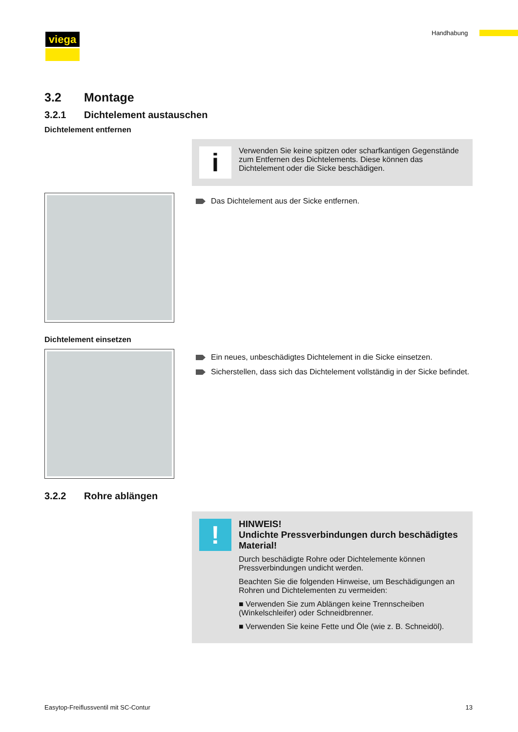viega Handhabung
3.2 Montage
3.2.1 Dichtelement austauschen
Dichtelement entfernen
i
Verwenden Sie keine spitzen oder scharfkantigen Gegen­stände zum Entfernen des Dichtelements. Diese können das Dichtelement oder die Sicke beschädigen.
Das Dichtelement aus der Sicke entfernen.
Dichtelement einsetzen
Ein neues, unbeschädigtes Dichtelement in die Sicke einsetzen.
Sicherstellen, dass sich das Dichtelement vollständig in der Sicke befindet.
3.2.2 Rohre ablängen
!
HINWEIS!
Undichte Pressverbindungen durch beschä­digtes Material!
Durch beschädigte Rohre oder Dichtelemente können Pressverbindungen undicht werden.
Beachten Sie die folgenden Hinweise, um Beschädi­gungen an Rohren und Dichtelementen zu vermeiden:
■ Verwenden Sie zum Ablängen keine Trennscheiben (Winkelschleifer) oder Schneidbrenner.
■ Verwenden Sie keine Fette und Öle (wie z. B. Schneidöl).
Easytop-Freiflussventil mit SC-Contur 13